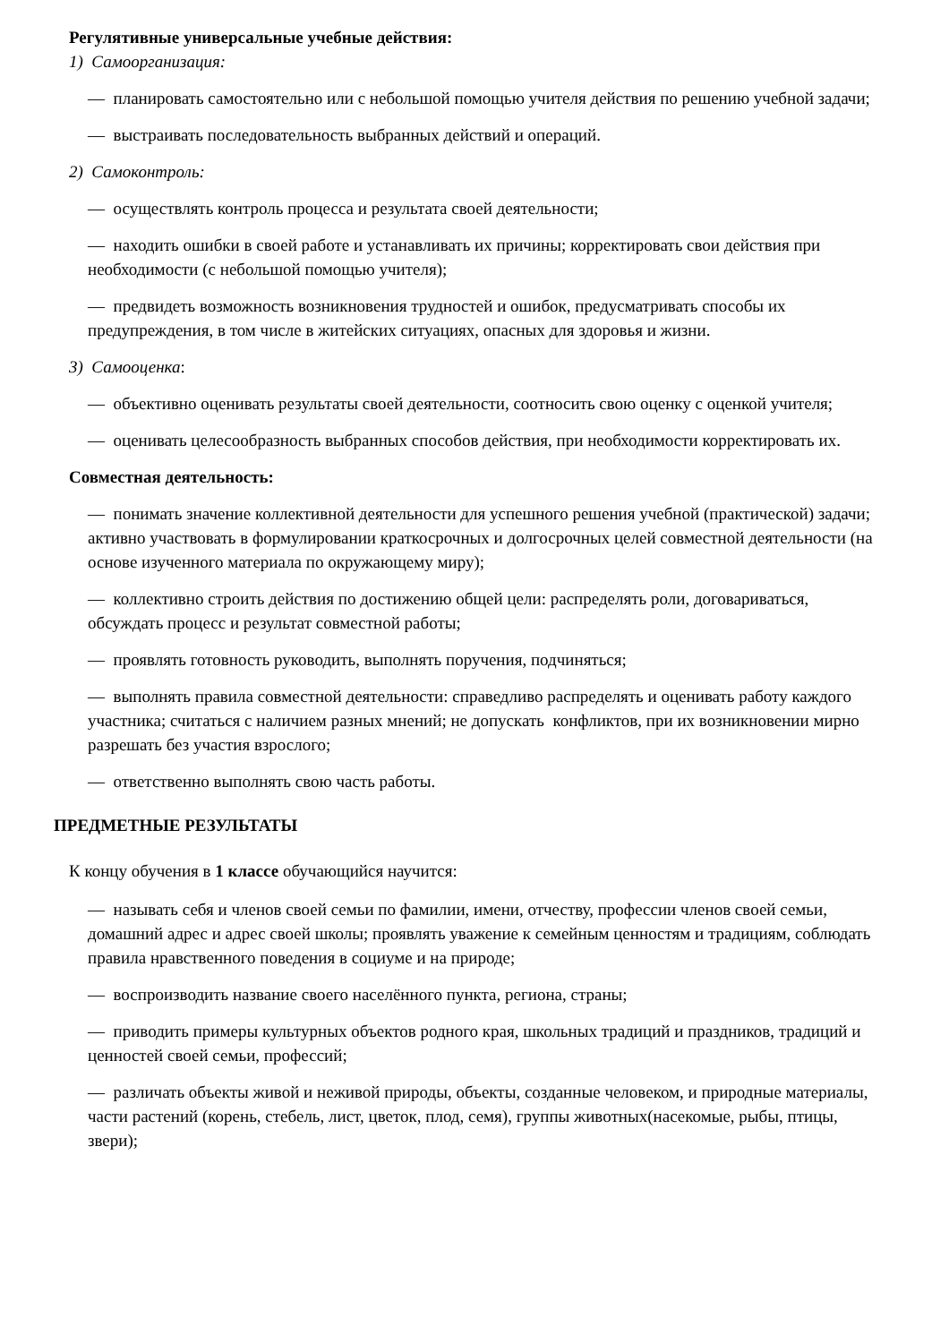Регулятивные универсальные учебные действия:
1) Самоорганизация:
— планировать самостоятельно или с небольшой помощью учителя действия по решению учебной задачи;
— выстраивать последовательность выбранных действий и операций.
2) Самоконтроль:
— осуществлять контроль процесса и результата своей деятельности;
— находить ошибки в своей работе и устанавливать их причины; корректировать свои действия при необходимости (с небольшой помощью учителя);
— предвидеть возможность возникновения трудностей и ошибок, предусматривать способы их предупреждения, в том числе в житейских ситуациях, опасных для здоровья и жизни.
3) Самооценка:
— объективно оценивать результаты своей деятельности, соотносить свою оценку с оценкой учителя;
— оценивать целесообразность выбранных способов действия, при необходимости корректировать их.
Совместная деятельность:
— понимать значение коллективной деятельности для успешного решения учебной (практической) задачи; активно участвовать в формулировании краткосрочных и долгосрочных целей совместной деятельности (на основе изученного материала по окружающему миру);
— коллективно строить действия по достижению общей цели: распределять роли, договариваться, обсуждать процесс и результат совместной работы;
— проявлять готовность руководить, выполнять поручения, подчиняться;
— выполнять правила совместной деятельности: справедливо распределять и оценивать работу каждого участника; считаться с наличием разных мнений; не допускать конфликтов, при их возникновении мирно разрешать без участия взрослого;
— ответственно выполнять свою часть работы.
ПРЕДМЕТНЫЕ РЕЗУЛЬТАТЫ
К концу обучения в 1 классе обучающийся научится:
— называть себя и членов своей семьи по фамилии, имени, отчеству, профессии членов своей семьи, домашний адрес и адрес своей школы; проявлять уважение к семейным ценностям и традициям, соблюдать правила нравственного поведения в социуме и на природе;
— воспроизводить название своего населённого пункта, региона, страны;
— приводить примеры культурных объектов родного края, школьных традиций и праздников, традиций и ценностей своей семьи, профессий;
— различать объекты живой и неживой природы, объекты, созданные человеком, и природные материалы, части растений (корень, стебель, лист, цветок, плод, семя), группы животных(насекомые, рыбы, птицы, звери);